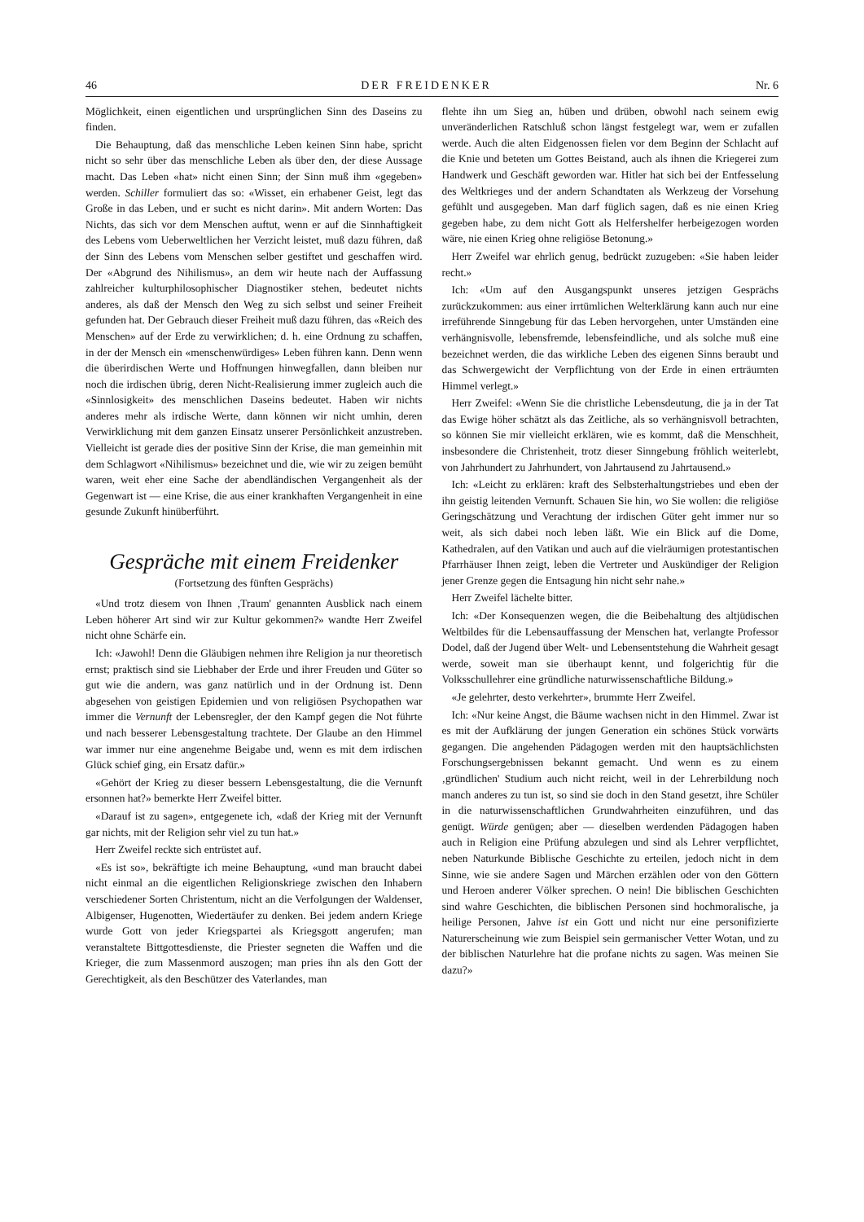46 DER FREIDENKER Nr. 6
Möglichkeit, einen eigentlichen und ursprünglichen Sinn des Daseins zu finden.
Die Behauptung, daß das menschliche Leben keinen Sinn habe, spricht nicht so sehr über das menschliche Leben als über den, der diese Aussage macht. Das Leben «hat» nicht einen Sinn; der Sinn muß ihm «gegeben» werden. Schiller formuliert das so: «Wisset, ein erhabener Geist, legt das Große in das Leben, und er sucht es nicht darin». Mit andern Worten: Das Nichts, das sich vor dem Menschen auftut, wenn er auf die Sinnhaftigkeit des Lebens vom Ueberweltlichen her Verzicht leistet, muß dazu führen, daß der Sinn des Lebens vom Menschen selber gestiftet und geschaffen wird. Der «Abgrund des Nihilismus», an dem wir heute nach der Auffassung zahlreicher kulturphilosophischer Diagnostiker stehen, bedeutet nichts anderes, als daß der Mensch den Weg zu sich selbst und seiner Freiheit gefunden hat. Der Gebrauch dieser Freiheit muß dazu führen, das «Reich des Menschen» auf der Erde zu verwirklichen; d. h. eine Ordnung zu schaffen, in der der Mensch ein «menschenwürdiges» Leben führen kann. Denn wenn die überirdischen Werte und Hoffnungen hinwegfallen, dann bleiben nur noch die irdischen übrig, deren Nicht-Realisierung immer zugleich auch die «Sinnlosigkeit» des menschlichen Daseins bedeutet. Haben wir nichts anderes mehr als irdische Werte, dann können wir nicht umhin, deren Verwirklichung mit dem ganzen Einsatz unserer Persönlichkeit anzustreben. Vielleicht ist gerade dies der positive Sinn der Krise, die man gemeinhin mit dem Schlagwort «Nihilismus» bezeichnet und die, wie wir zu zeigen bemüht waren, weit eher eine Sache der abendländischen Vergangenheit als der Gegenwart ist — eine Krise, die aus einer krankhaften Vergangenheit in eine gesunde Zukunft hinüberführt.
Gespräche mit einem Freidenker
(Fortsetzung des fünften Gesprächs)
«Und trotz diesem von Ihnen ‚Traum' genannten Ausblick nach einem Leben höherer Art sind wir zur Kultur gekommen?» wandte Herr Zweifel nicht ohne Schärfe ein.
Ich: «Jawohl! Denn die Gläubigen nehmen ihre Religion ja nur theoretisch ernst; praktisch sind sie Liebhaber der Erde und ihrer Freuden und Güter so gut wie die andern, was ganz natürlich und in der Ordnung ist. Denn abgesehen von geistigen Epidemien und von religiösen Psychopathen war immer die Vernunft der Lebensregler, der den Kampf gegen die Not führte und nach besserer Lebensgestaltung trachtete. Der Glaube an den Himmel war immer nur eine angenehme Beigabe und, wenn es mit dem irdischen Glück schief ging, ein Ersatz dafür.»
«Gehört der Krieg zu dieser bessern Lebensgestaltung, die die Vernunft ersonnen hat?» bemerkte Herr Zweifel bitter.
«Darauf ist zu sagen», entgegenete ich, «daß der Krieg mit der Vernunft gar nichts, mit der Religion sehr viel zu tun hat.»
Herr Zweifel reckte sich entrüstet auf.
«Es ist so», bekräftigte ich meine Behauptung, «und man braucht dabei nicht einmal an die eigentlichen Religionskriege zwischen den Inhabern verschiedener Sorten Christentum, nicht an die Verfolgungen der Waldenser, Albigenser, Hugenotten, Wiedertäufer zu denken. Bei jedem andern Kriege wurde Gott von jeder Kriegspartei als Kriegsgott angerufen; man veranstaltete Bittgottesdienste, die Priester segneten die Waffen und die Krieger, die zum Massenmord auszogen; man pries ihn als den Gott der Gerechtigkeit, als den Beschützer des Vaterlandes, man
flehte ihn um Sieg an, hüben und drüben, obwohl nach seinem ewig unveränderlichen Ratschluß schon längst festgelegt war, wem er zufallen werde. Auch die alten Eidgenossen fielen vor dem Beginn der Schlacht auf die Knie und beteten um Gottes Beistand, auch als ihnen die Kriegerei zum Handwerk und Geschäft geworden war. Hitler hat sich bei der Entfesselung des Weltkrieges und der andern Schandtaten als Werkzeug der Vorsehung gefühlt und ausgegeben. Man darf füglich sagen, daß es nie einen Krieg gegeben habe, zu dem nicht Gott als Helfershelfer herbeigezogen worden wäre, nie einen Krieg ohne religiöse Betonung.»
Herr Zweifel war ehrlich genug, bedrückt zuzugeben: «Sie haben leider recht.»
Ich: «Um auf den Ausgangspunkt unseres jetzigen Gesprächs zurückzukommen: aus einer irrtümlichen Welterklärung kann auch nur eine irreführende Sinngebung für das Leben hervorgehen, unter Umständen eine verhängnisvolle, lebensfremde, lebensfeindliche, und als solche muß eine bezeichnet werden, die das wirkliche Leben des eigenen Sinns beraubt und das Schwergewicht der Verpflichtung von der Erde in einen erträumten Himmel verlegt.»
Herr Zweifel: «Wenn Sie die christliche Lebensdeutung, die ja in der Tat das Ewige höher schätzt als das Zeitliche, als so verhängnisvoll betrachten, so können Sie mir vielleicht erklären, wie es kommt, daß die Menschheit, insbesondere die Christenheit, trotz dieser Sinngebung fröhlich weiterlebt, von Jahrhundert zu Jahrhundert, von Jahrtausend zu Jahrtausend.»
Ich: «Leicht zu erklären: kraft des Selbsterhaltungstriebes und eben der ihn geistig leitenden Vernunft. Schauen Sie hin, wo Sie wollen: die religiöse Geringschätzung und Verachtung der irdischen Güter geht immer nur so weit, als sich dabei noch leben läßt. Wie ein Blick auf die Dome, Kathedralen, auf den Vatikan und auch auf die vielräumigen protestantischen Pfarrhäuser Ihnen zeigt, leben die Vertreter und Auskündiger der Religion jener Grenze gegen die Entsagung hin nicht sehr nahe.»
Herr Zweifel lächelte bitter.
Ich: «Der Konsequenzen wegen, die die Beibehaltung des altjüdischen Weltbildes für die Lebensauffassung der Menschen hat, verlangte Professor Dodel, daß der Jugend über Welt- und Lebensentstehung die Wahrheit gesagt werde, soweit man sie überhaupt kennt, und folgerichtig für die Volksschullehrer eine gründliche naturwissenschaftliche Bildung.»
«Je gelehrter, desto verkehrter», brummte Herr Zweifel.
Ich: «Nur keine Angst, die Bäume wachsen nicht in den Himmel. Zwar ist es mit der Aufklärung der jungen Generation ein schönes Stück vorwärts gegangen. Die angehenden Pädagogen werden mit den hauptsächlichsten Forschungsergebnissen bekannt gemacht. Und wenn es zu einem ‚gründlichen' Studium auch nicht reicht, weil in der Lehrerbildung noch manch anderes zu tun ist, so sind sie doch in den Stand gesetzt, ihre Schüler in die naturwissenschaftlichen Grundwahrheiten einzuführen, und das genügt. Würde genügen; aber — dieselben werdenden Pädagogen haben auch in Religion eine Prüfung abzulegen und sind als Lehrer verpflichtet, neben Naturkunde Biblische Geschichte zu erteilen, jedoch nicht in dem Sinne, wie sie andere Sagen und Märchen erzählen oder von den Göttern und Heroen anderer Völker sprechen. O nein! Die biblischen Geschichten sind wahre Geschichten, die biblischen Personen sind hochmoralische, ja heilige Personen, Jahve ist ein Gott und nicht nur eine personifizierte Naturerscheinung wie zum Beispiel sein germanischer Vetter Wotan, und zu der biblischen Naturlehre hat die profane nichts zu sagen. Was meinen Sie dazu?»